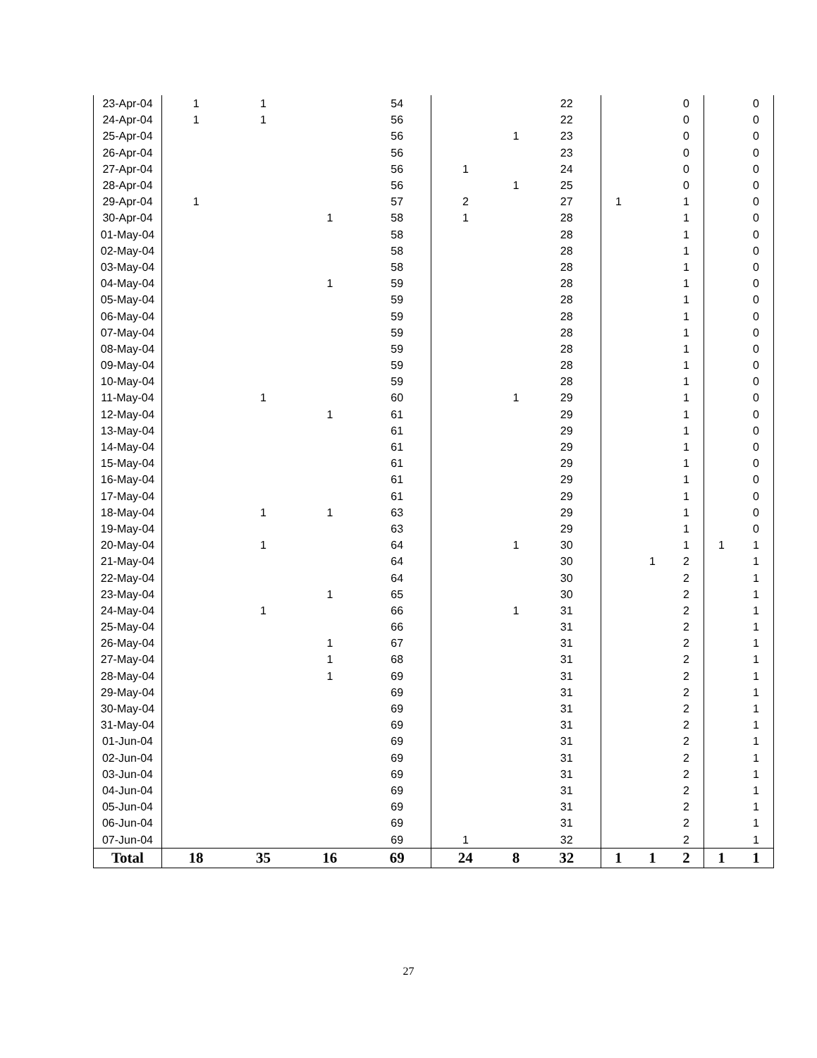| 23-Apr-04 | 1 | 1 | | 54 | | | 22 | | | 0 | | 0 |
| 24-Apr-04 | 1 | 1 | | 56 | | | 22 | | | 0 | | 0 |
| 25-Apr-04 | | | | 56 | | 1 | 23 | | | 0 | | 0 |
| 26-Apr-04 | | | | 56 | | | 23 | | | 0 | | 0 |
| 27-Apr-04 | | | | 56 | 1 | | 24 | | | 0 | | 0 |
| 28-Apr-04 | | | | 56 | | 1 | 25 | | | 0 | | 0 |
| 29-Apr-04 | 1 | | | 57 | 2 | | 27 | 1 | | 1 | | 0 |
| 30-Apr-04 | | | 1 | 58 | 1 | | 28 | | | 1 | | 0 |
| 01-May-04 | | | | 58 | | | 28 | | | 1 | | 0 |
| 02-May-04 | | | | 58 | | | 28 | | | 1 | | 0 |
| 03-May-04 | | | | 58 | | | 28 | | | 1 | | 0 |
| 04-May-04 | | | 1 | 59 | | | 28 | | | 1 | | 0 |
| 05-May-04 | | | | 59 | | | 28 | | | 1 | | 0 |
| 06-May-04 | | | | 59 | | | 28 | | | 1 | | 0 |
| 07-May-04 | | | | 59 | | | 28 | | | 1 | | 0 |
| 08-May-04 | | | | 59 | | | 28 | | | 1 | | 0 |
| 09-May-04 | | | | 59 | | | 28 | | | 1 | | 0 |
| 10-May-04 | | | | 59 | | | 28 | | | 1 | | 0 |
| 11-May-04 | | 1 | | 60 | | 1 | 29 | | | 1 | | 0 |
| 12-May-04 | | | 1 | 61 | | | 29 | | | 1 | | 0 |
| 13-May-04 | | | | 61 | | | 29 | | | 1 | | 0 |
| 14-May-04 | | | | 61 | | | 29 | | | 1 | | 0 |
| 15-May-04 | | | | 61 | | | 29 | | | 1 | | 0 |
| 16-May-04 | | | | 61 | | | 29 | | | 1 | | 0 |
| 17-May-04 | | | | 61 | | | 29 | | | 1 | | 0 |
| 18-May-04 | | 1 | 1 | 63 | | | 29 | | | 1 | | 0 |
| 19-May-04 | | | | 63 | | | 29 | | | 1 | | 0 |
| 20-May-04 | | 1 | | 64 | | 1 | 30 | | | 1 | 1 | 1 |
| 21-May-04 | | | | 64 | | | 30 | | 1 | 2 | | 1 |
| 22-May-04 | | | | 64 | | | 30 | | | 2 | | 1 |
| 23-May-04 | | | 1 | 65 | | | 30 | | | 2 | | 1 |
| 24-May-04 | | 1 | | 66 | | 1 | 31 | | | 2 | | 1 |
| 25-May-04 | | | | 66 | | | 31 | | | 2 | | 1 |
| 26-May-04 | | | 1 | 67 | | | 31 | | | 2 | | 1 |
| 27-May-04 | | | 1 | 68 | | | 31 | | | 2 | | 1 |
| 28-May-04 | | | 1 | 69 | | | 31 | | | 2 | | 1 |
| 29-May-04 | | | | 69 | | | 31 | | | 2 | | 1 |
| 30-May-04 | | | | 69 | | | 31 | | | 2 | | 1 |
| 31-May-04 | | | | 69 | | | 31 | | | 2 | | 1 |
| 01-Jun-04 | | | | 69 | | | 31 | | | 2 | | 1 |
| 02-Jun-04 | | | | 69 | | | 31 | | | 2 | | 1 |
| 03-Jun-04 | | | | 69 | | | 31 | | | 2 | | 1 |
| 04-Jun-04 | | | | 69 | | | 31 | | | 2 | | 1 |
| 05-Jun-04 | | | | 69 | | | 31 | | | 2 | | 1 |
| 06-Jun-04 | | | | 69 | | | 31 | | | 2 | | 1 |
| 07-Jun-04 | | | | 69 | 1 | | 32 | | | 2 | | 1 |
| Total | 18 | 35 | 16 | 69 | 24 | 8 | 32 | 1 | 1 | 2 | 1 | 1 |
27